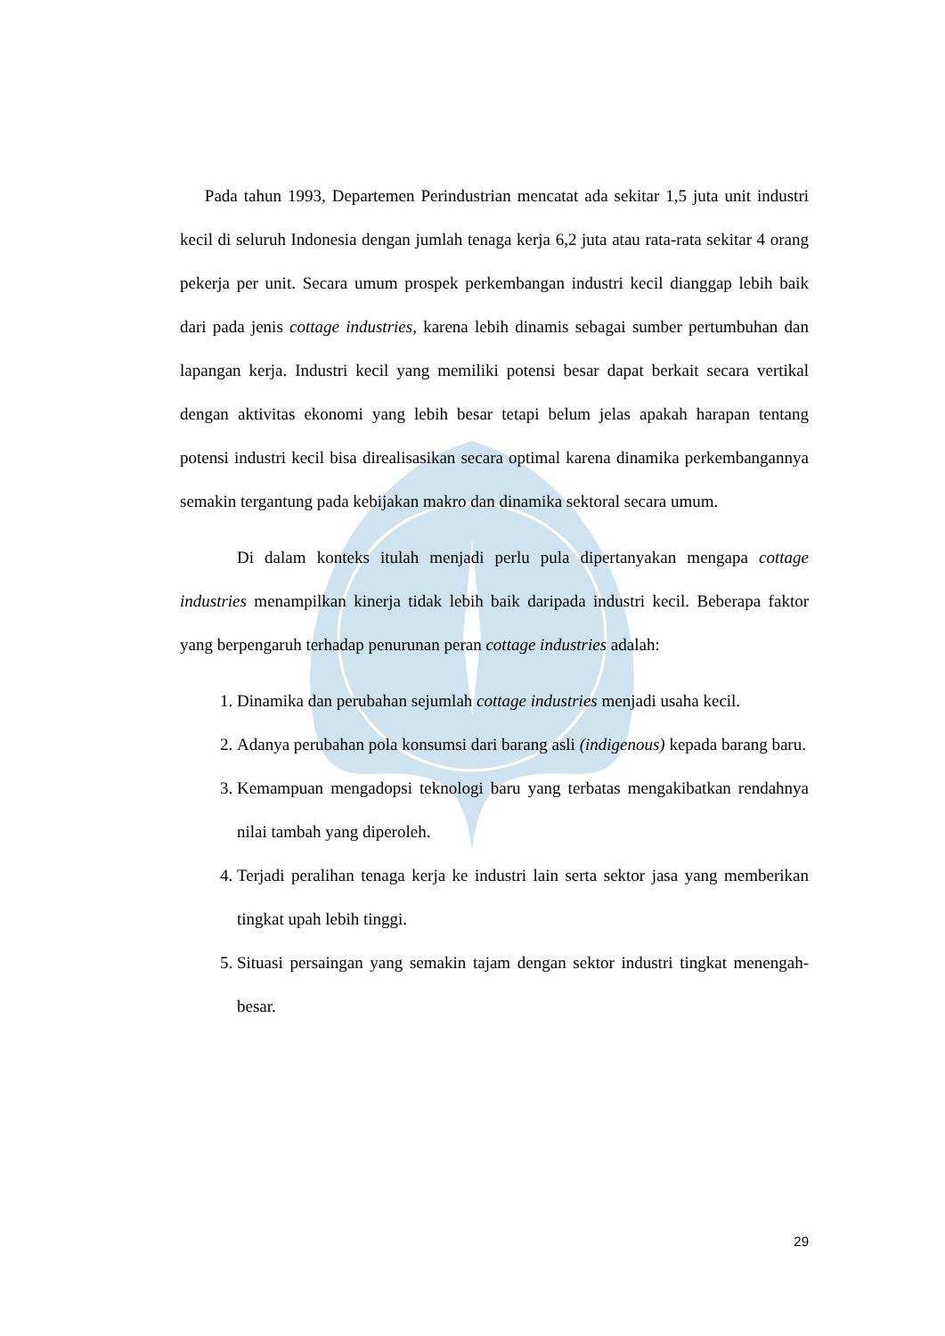Pada tahun 1993, Departemen Perindustrian mencatat ada sekitar 1,5 juta unit industri kecil di seluruh Indonesia dengan jumlah tenaga kerja 6,2 juta atau rata-rata sekitar 4 orang pekerja per unit. Secara umum prospek perkembangan industri kecil dianggap lebih baik dari pada jenis cottage industries, karena lebih dinamis sebagai sumber pertumbuhan dan lapangan kerja. Industri kecil yang memiliki potensi besar dapat berkait secara vertikal dengan aktivitas ekonomi yang lebih besar tetapi belum jelas apakah harapan tentang potensi industri kecil bisa direalisasikan secara optimal karena dinamika perkembangannya semakin tergantung pada kebijakan makro dan dinamika sektoral secara umum.
Di dalam konteks itulah menjadi perlu pula dipertanyakan mengapa cottage industries menampilkan kinerja tidak lebih baik daripada industri kecil. Beberapa faktor yang berpengaruh terhadap penurunan peran cottage industries adalah:
1. Dinamika dan perubahan sejumlah cottage industries menjadi usaha kecil.
2. Adanya perubahan pola konsumsi dari barang asli (indigenous) kepada barang baru.
3. Kemampuan mengadopsi teknologi baru yang terbatas mengakibatkan rendahnya nilai tambah yang diperoleh.
4. Terjadi peralihan tenaga kerja ke industri lain serta sektor jasa yang memberikan tingkat upah lebih tinggi.
5. Situasi persaingan yang semakin tajam dengan sektor industri tingkat menengah-besar.
29